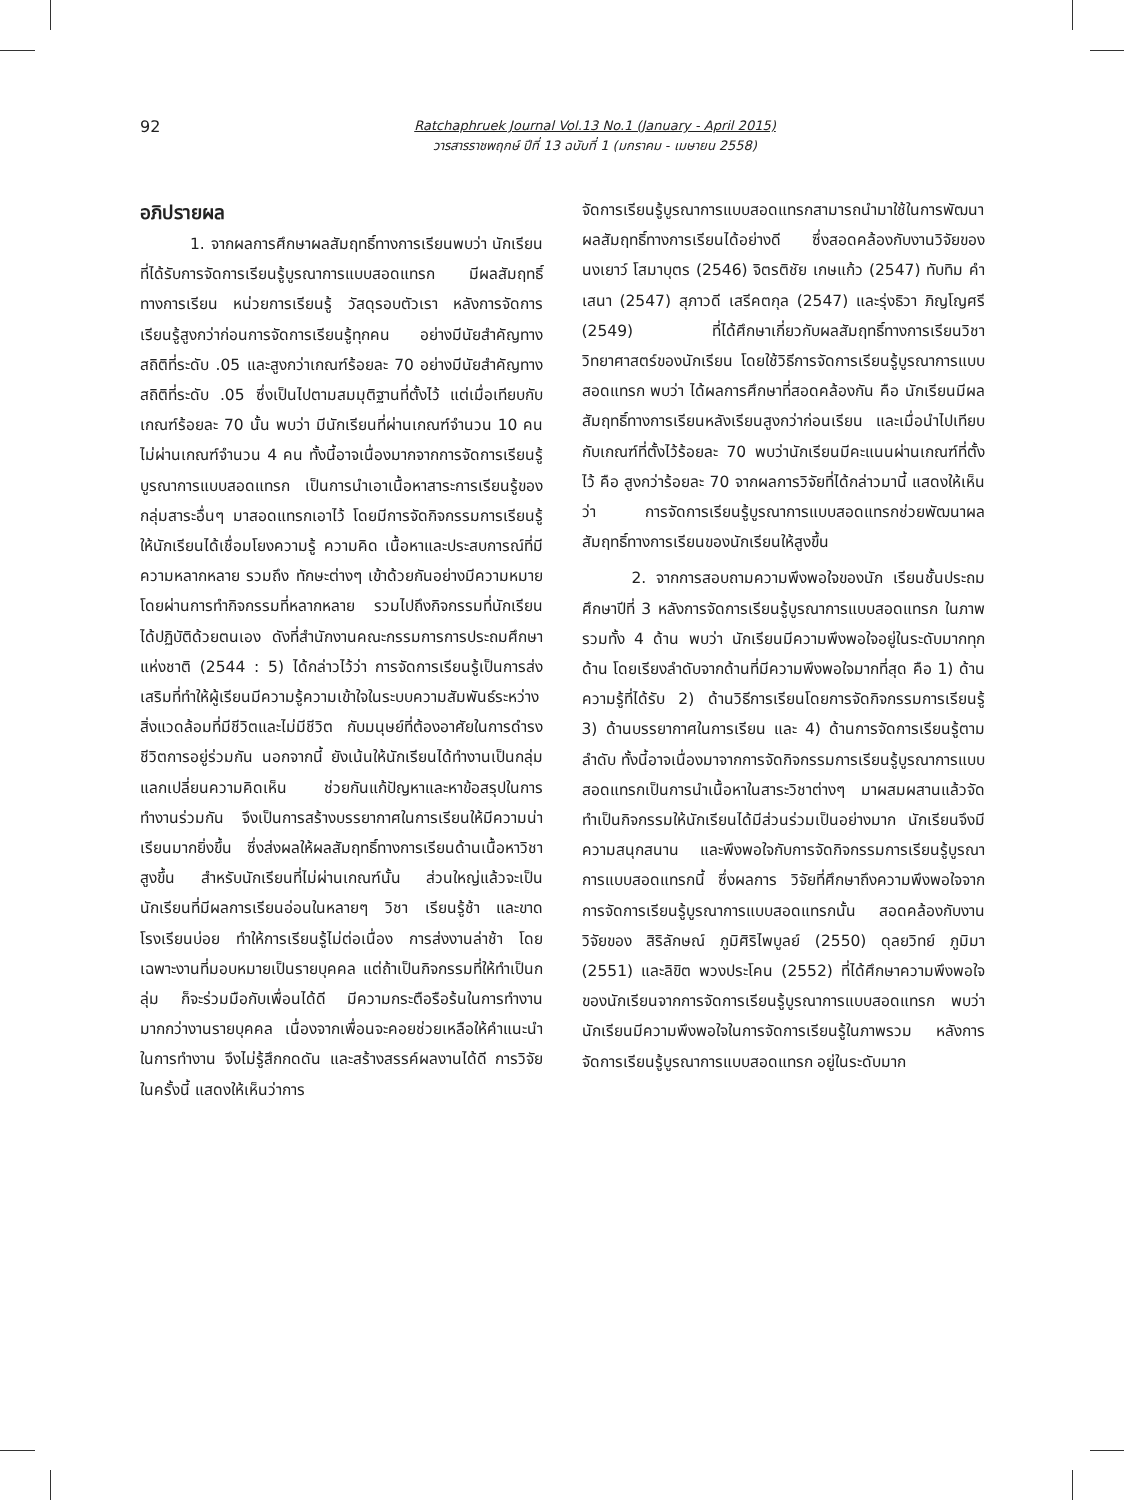92
Ratchaphruek Journal Vol.13 No.1 (January - April 2015)
วารสารราชพฤกษ์ ปีที่ 13 ฉบับที่ 1 (มกราคม - เมษายน 2558)
อภิปรายผล
1. จากผลการศึกษาผลสัมฤทธิ์ทางการเรียนพบว่า นักเรียนที่ได้รับการจัดการเรียนรู้บูรณาการแบบสอดแทรก มีผลสัมฤทธิ์ทางการเรียน หน่วยการเรียนรู้ วัสดุรอบตัวเรา หลังการจัดการเรียนรู้สูงกว่าก่อนการจัดการเรียนรู้ทุกคน อย่างมีนัยสำคัญทางสถิติที่ระดับ .05 และสูงกว่าเกณฑ์ร้อยละ 70 อย่างมีนัยสำคัญทางสถิติที่ระดับ .05 ซึ่งเป็นไปตามสมมุติฐานที่ตั้งไว้ แต่เมื่อเทียบกับเกณฑ์ร้อยละ 70 นั้น พบว่า มีนักเรียนที่ผ่านเกณฑ์จำนวน 10 คน ไม่ผ่านเกณฑ์จำนวน 4 คน ทั้งนี้อาจเนื่องมากจากการจัดการเรียนรู้บูรณาการแบบสอดแทรก เป็นการนำเอาเนื้อหาสาระการเรียนรู้ของกลุ่มสาระอื่นๆ มาสอดแทรกเอาไว้ โดยมีการจัดกิจกรรมการเรียนรู้ให้นักเรียนได้เชื่อมโยงความรู้ ความคิด เนื้อหาและประสบการณ์ที่มีความหลากหลาย รวมถึง ทักษะต่างๆ เข้าด้วยกันอย่างมีความหมาย โดยผ่านการทำกิจกรรมที่หลากหลาย รวมไปถึงกิจกรรมที่นักเรียนได้ปฏิบัติด้วยตนเอง ดังที่สำนักงานคณะกรรมการการประถมศึกษาแห่งชาติ (2544 : 5) ได้กล่าวไว้ว่า การจัดการเรียนรู้เป็นการส่งเสริมที่ทำให้ผู้เรียนมีความรู้ความเข้าใจในระบบความสัมพันธ์ระหว่างสิ่งแวดล้อมที่มีชีวิตและไม่มีชีวิต กับมนุษย์ที่ต้องอาศัยในการดำรงชีวิตการอยู่ร่วมกัน นอกจากนี้ ยังเน้นให้นักเรียนได้ทำงานเป็นกลุ่ม แลกเปลี่ยนความคิดเห็น ช่วยกันแก้ปัญหาและหาข้อสรุปในการทำงานร่วมกัน จึงเป็นการสร้างบรรยากาศในการเรียนให้มีความน่าเรียนมากยิ่งขึ้น ซึ่งส่งผลให้ผลสัมฤทธิ์ทางการเรียนด้านเนื้อหาวิชาสูงขึ้น สำหรับนักเรียนที่ไม่ผ่านเกณฑ์นั้น ส่วนใหญ่แล้วจะเป็นนักเรียนที่มีผลการเรียนอ่อนในหลายๆ วิชา เรียนรู้ช้า และขาดโรงเรียนบ่อย ทำให้การเรียนรู้ไม่ต่อเนื่อง การส่งงานล่าช้า โดยเฉพาะงานที่มอบหมายเป็นรายบุคคล แต่ถ้าเป็นกิจกรรมที่ให้ทำเป็นกลุ่ม ก็จะร่วมมือกับเพื่อนได้ดี มีความกระตือรือร้นในการทำงานมากกว่างานรายบุคคล เนื่องจากเพื่อนจะคอยช่วยเหลือให้คำแนะนำในการทำงาน จึงไม่รู้สึกกดดัน และสร้างสรรค์ผลงานได้ดี การวิจัยในครั้งนี้ แสดงให้เห็นว่าการ
จัดการเรียนรู้บูรณาการแบบสอดแทรกสามารถนำมาใช้ในการพัฒนาผลสัมฤทธิ์ทางการเรียนได้อย่างดี ซึ่งสอดคล้องกับงานวิจัยของ นงเยาว์ โสมาบุตร (2546) จิตรติชัย เกษแก้ว (2547) ทับทิม คำเสนา (2547) สุภาวดี เสรีคตกุล (2547) และรุ่งธิวา ภิญโญศรี (2549) ที่ได้ศึกษาเกี่ยวกับผลสัมฤทธิ์ทางการเรียนวิชาวิทยาศาสตร์ของนักเรียน โดยใช้วิธีการจัดการเรียนรู้บูรณาการแบบสอดแทรก พบว่า ได้ผลการศึกษาที่สอดคล้องกัน คือ นักเรียนมีผลสัมฤทธิ์ทางการเรียนหลังเรียนสูงกว่าก่อนเรียน และเมื่อนำไปเทียบกับเกณฑ์ที่ตั้งไว้ร้อยละ 70 พบว่านักเรียนมีคะแนนผ่านเกณฑ์ที่ตั้งไว้ คือ สูงกว่าร้อยละ 70 จากผลการวิจัยที่ได้กล่าวมานี้ แสดงให้เห็นว่า การจัดการเรียนรู้บูรณาการแบบสอดแทรกช่วยพัฒนาผลสัมฤทธิ์ทางการเรียนของนักเรียนให้สูงขึ้น
2. จากการสอบถามความพึงพอใจของนัก เรียนชั้นประถมศึกษาปีที่ 3 หลังการจัดการเรียนรู้บูรณาการแบบสอดแทรก ในภาพรวมทั้ง 4 ด้าน พบว่า นักเรียนมีความพึงพอใจอยู่ในระดับมากทุกด้าน โดยเรียงลำดับจากด้านที่มีความพึงพอใจมากที่สุด คือ 1) ด้านความรู้ที่ได้รับ 2) ด้านวิธีการเรียนโดยการจัดกิจกรรมการเรียนรู้ 3) ด้านบรรยากาศในการเรียน และ 4) ด้านการจัดการเรียนรู้ตามลำดับ ทั้งนี้อาจเนื่องมาจากการจัดกิจกรรมการเรียนรู้บูรณาการแบบสอดแทรกเป็นการนำเนื้อหาในสาระวิชาต่างๆ มาผสมผสานแล้วจัดทำเป็นกิจกรรมให้นักเรียนได้มีส่วนร่วมเป็นอย่างมาก นักเรียนจึงมีความสนุกสนาน และพึงพอใจกับการจัดกิจกรรมการเรียนรู้บูรณาการแบบสอดแทรกนี้ ซึ่งผลการ วิจัยที่ศึกษาถึงความพึงพอใจจากการจัดการเรียนรู้บูรณาการแบบสอดแทรกนั้น สอดคล้องกับงานวิจัยของ สิริลักษณ์ ภูมิศิริไพบูลย์ (2550) ดุลยวิทย์ ภูมิมา (2551) และลิขิต พวงประโคน (2552) ที่ได้ศึกษาความพึงพอใจของนักเรียนจากการจัดการเรียนรู้บูรณาการแบบสอดแทรก พบว่า นักเรียนมีความพึงพอใจในการจัดการเรียนรู้ในภาพรวม หลังการจัดการเรียนรู้บูรณาการแบบสอดแทรก อยู่ในระดับมาก